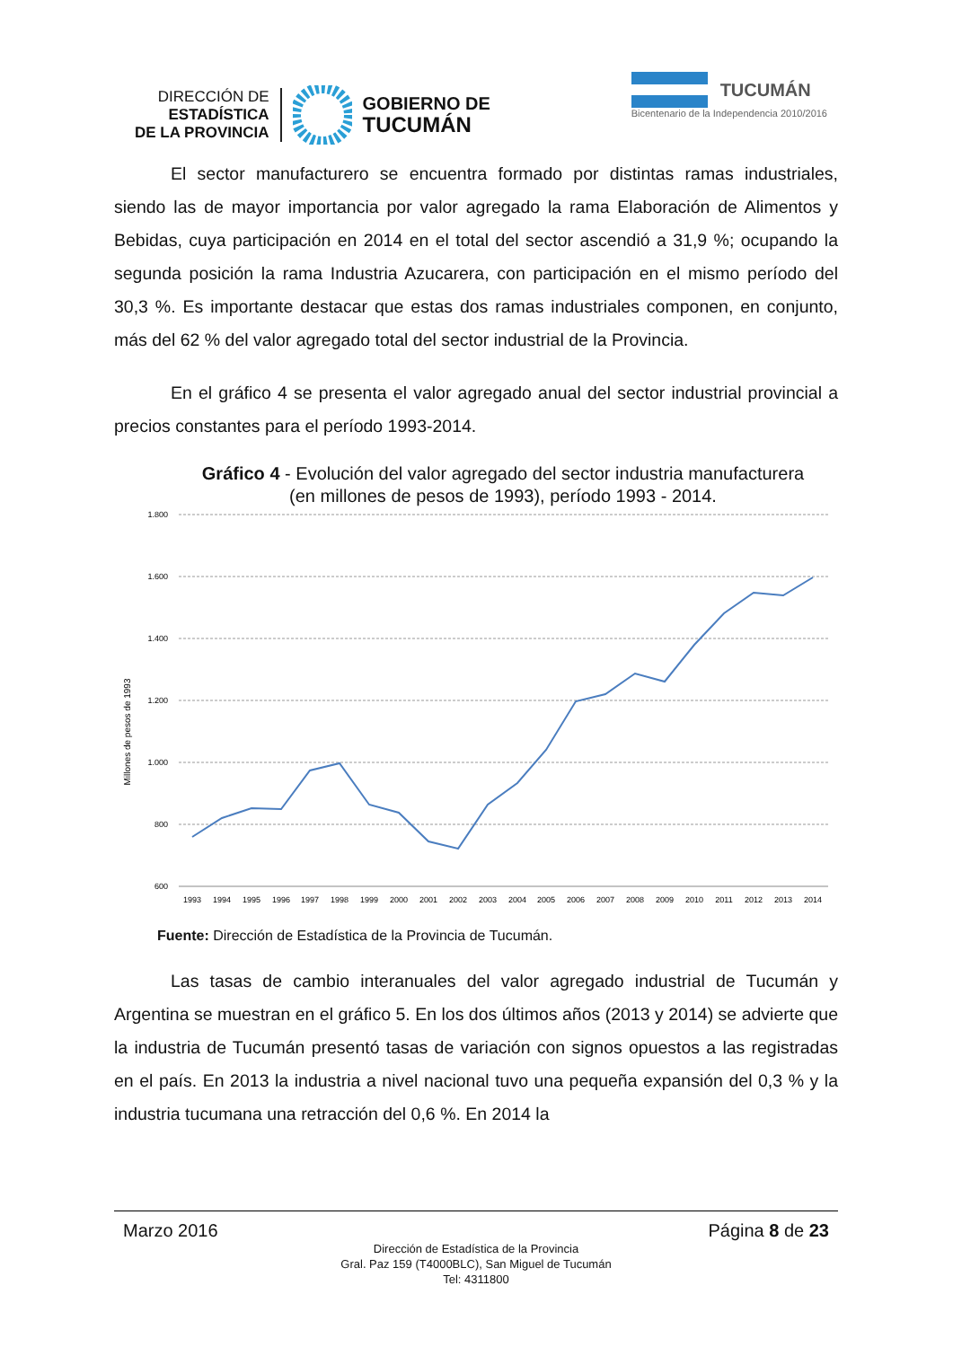DIRECCIÓN DE
ESTADÍSTICA
DE LA PROVINCIA
GOBIERNO DE
TUCUMÁN
TUCUMÁN
Bicentenario de la Independencia 2010/2016
El sector manufacturero se encuentra formado por distintas ramas industriales, siendo las de mayor importancia por valor agregado la rama Elaboración de Alimentos y Bebidas, cuya participación en 2014 en el total del sector ascendió a 31,9 %; ocupando la segunda posición la rama Industria Azucarera, con participación en el mismo período del 30,3 %. Es importante destacar que estas dos ramas industriales componen, en conjunto, más del 62 % del valor agregado total del sector industrial de la Provincia.
En el gráfico 4 se presenta el valor agregado anual del sector industrial provincial a precios constantes para el período 1993-2014.
Gráfico 4 - Evolución del valor agregado del sector industria manufacturera
(en millones de pesos de 1993), período 1993 - 2014.
Millones de pesos de 1993
1.800
1.600
1.400
1.200
1.000
800
600
1993
1994
1995
1996
1997
1998
1999
2000
2001
2002
2003
2004
2005
2006
2007
2008
2009
2010
2011
2012
2013
2014
Fuente: Dirección de Estadística de la Provincia de Tucumán.
Las tasas de cambio interanuales del valor agregado industrial de Tucumán y Argentina se muestran en el gráfico 5. En los dos últimos años (2013 y 2014) se advierte que la industria de Tucumán presentó tasas de variación con signos opuestos a las registradas en el país. En 2013 la industria a nivel nacional tuvo una pequeña expansión del 0,3 % y la industria tucumana una retracción del 0,6 %. En 2014 la
Marzo 2016 Página 8 de 23
Dirección de Estadística de la Provincia
Gral. Paz 159 (T4000BLC), San Miguel de Tucumán
Tel: 4311800